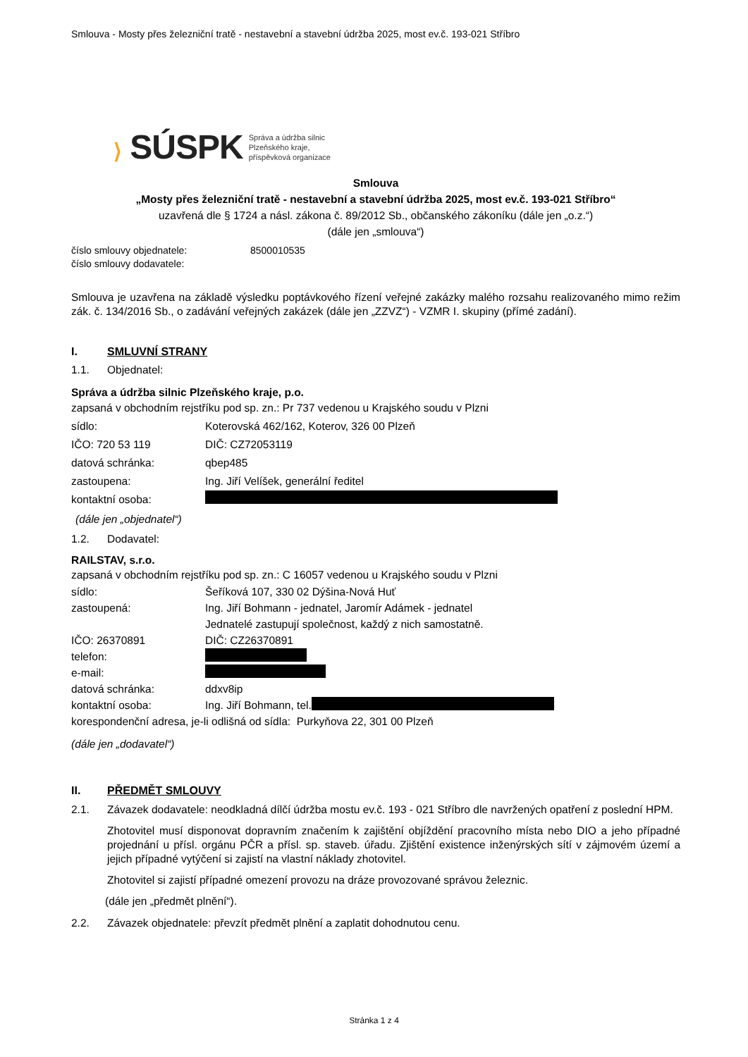Smlouva - Mosty přes železniční tratě - nestavební a stavební údržba 2025, most ev.č. 193-021 Stříbro
⟩ SÚSPK Správa a údržba silnic
Plzeňského kraje,
příspěvková organizace
Smlouva
„Mosty přes železniční tratě - nestavební a stavební údržba 2025, most ev.č. 193-021 Stříbro“
uzavřená dle § 1724 a násl. zákona č. 89/2012 Sb., občanského zákoníku (dále jen „o.z.“)
(dále jen „smlouva“)
číslo smlouvy objednatele: 8500010535
číslo smlouvy dodavatele:
Smlouva je uzavřena na základě výsledku poptávkového řízení veřejné zakázky malého rozsahu realizovaného mimo režim zák. č. 134/2016 Sb., o zadávání veřejných zakázek (dále jen „ZZVZ“) - VZMR I. skupiny (přímé zadání).
I. SMLUVNÍ STRANY
1.1. Objednatel:
Správa a údržba silnic Plzeňského kraje, p.o.
zapsaná v obchodním rejstříku pod sp. zn.: Pr 737 vedenou u Krajského soudu v Plzni
sídlo: Koterovská 462/162, Koterov, 326 00 Plzeň
IČO: 720 53 119 DIČ: CZ72053119
datová schránka: qbep485
zastoupena: Ing. Jiří Velíšek, generální ředitel
kontaktní osoba:
(dále jen „objednatel“)
1.2. Dodavatel:
RAILSTAV, s.r.o.
zapsaná v obchodním rejstříku pod sp. zn.: C 16057 vedenou u Krajského soudu v Plzni
sídlo: Šeříková 107, 330 02 Dýšina-Nová Huť
zastoupená: Ing. Jiří Bohmann - jednatel, Jaromír Adámek - jednatel
Jednatelé zastupují společnost, každý z nich samostatně.
IČO: 26370891 DIČ: CZ26370891
telefon:
e-mail:
datová schránka: ddxv8ip
kontaktní osoba: Ing. Jiří Bohmann, tel.
korespondenční adresa, je-li odlišná od sídla: Purkyňova 22, 301 00 Plzeň
(dále jen „dodavatel“)
II. PŘEDMĚT SMLOUVY
2.1. Závazek dodavatele: neodkladná dílčí údržba mostu ev.č. 193 - 021 Stříbro dle navržených opatření z poslední HPM.
Zhotovitel musí disponovat dopravním značením k zajištění objíždění pracovního místa nebo DIO a jeho případné projednání u přísl. orgánu PČR a přísl. sp. staveb. úřadu. Zjištění existence inženýrských sítí v zájmovém území a jejich případné vytýčení si zajistí na vlastní náklady zhotovitel.
Zhotovitel si zajistí případné omezení provozu na dráze provozované správou železnic.
(dále jen „předmět plnění“).
2.2. Závazek objednatele: převzít předmět plnění a zaplatit dohodnutou cenu.
Stránka 1 z 4